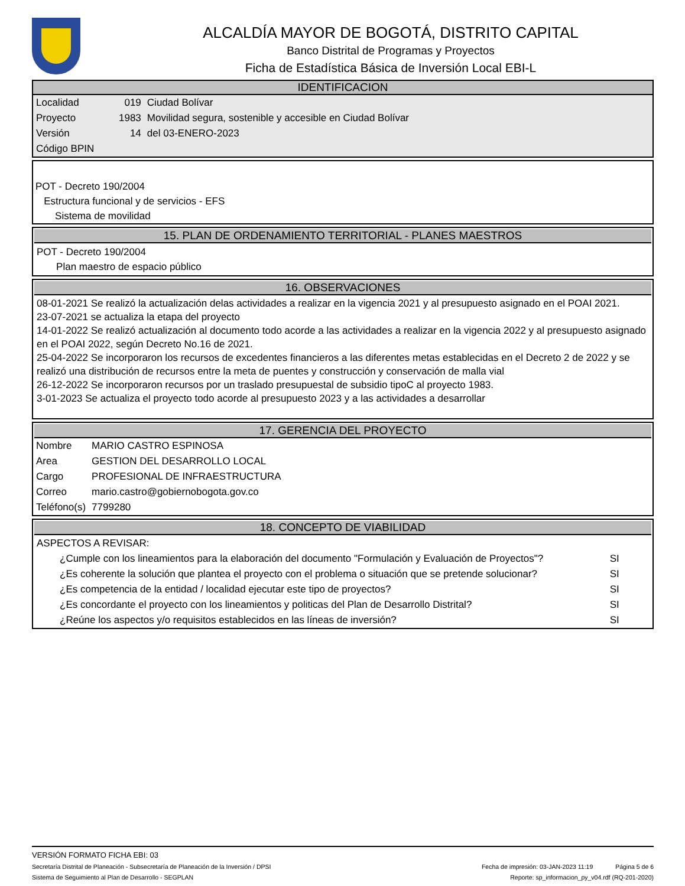ALCALDÍA MAYOR DE BOGOTÁ, DISTRITO CAPITAL
Banco Distrital de Programas y Proyectos
Ficha de Estadística Básica de Inversión Local EBI-L
IDENTIFICACION
| Localidad | 019 | Ciudad Bolívar |
| Proyecto | 1983 | Movilidad segura, sostenible y accesible en Ciudad Bolívar |
| Versión | 14 | del 03-ENERO-2023 |
| Código BPIN | | |
POT - Decreto 190/2004
Estructura funcional y de servicios - EFS
Sistema de movilidad
15. PLAN DE ORDENAMIENTO TERRITORIAL - PLANES MAESTROS
POT - Decreto 190/2004
Plan maestro de espacio público
16. OBSERVACIONES
08-01-2021 Se realizó la actualización delas actividades a realizar en la vigencia 2021 y al presupuesto asignado en el POAI 2021.
23-07-2021 se actualiza la etapa del proyecto
14-01-2022 Se realizó actualización al documento todo acorde a las actividades a realizar en la vigencia 2022 y al presupuesto asignado en el POAI 2022, según Decreto No.16 de 2021.
25-04-2022 Se incorporaron los recursos de excedentes financieros a las diferentes metas establecidas en el Decreto 2 de 2022 y se realizó una distribución de recursos entre la meta de puentes y construcción y conservación de malla vial
26-12-2022 Se incorporaron recursos por un traslado presupuestal de subsidio tipoC al proyecto 1983.
3-01-2023 Se actualiza el proyecto todo acorde al presupuesto 2023 y a las actividades a desarrollar
17. GERENCIA DEL PROYECTO
| Nombre | MARIO CASTRO ESPINOSA |
| Area | GESTION DEL DESARROLLO LOCAL |
| Cargo | PROFESIONAL DE INFRAESTRUCTURA |
| Correo | mario.castro@gobiernobogota.gov.co |
| Teléfono(s) | 7799280 |
18. CONCEPTO DE VIABILIDAD
ASPECTOS A REVISAR:
| ¿Cumple con los lineamientos para la elaboración del documento "Formulación y Evaluación de Proyectos"? | SI |
| ¿Es coherente la solución que plantea el proyecto con el problema o situación que se pretende solucionar? | SI |
| ¿Es competencia de la entidad / localidad ejecutar este tipo de proyectos? | SI |
| ¿Es concordante el proyecto con los lineamientos y politicas del Plan de Desarrollo Distrital? | SI |
| ¿Reúne los aspectos y/o requisitos establecidos en las líneas de inversión? | SI |
VERSIÓN FORMATO FICHA EBI: 03
Secretaría Distrital de Planeación - Subsecretaría de Planeación de la Inversión / DPSI Fecha de impresión: 03-JAN-2023 11:19 Página 5 de 6
Sistema de Seguimiento al Plan de Desarrollo - SEGPLAN Reporte: sp_informacion_py_v04.rdf (RQ-201-2020)